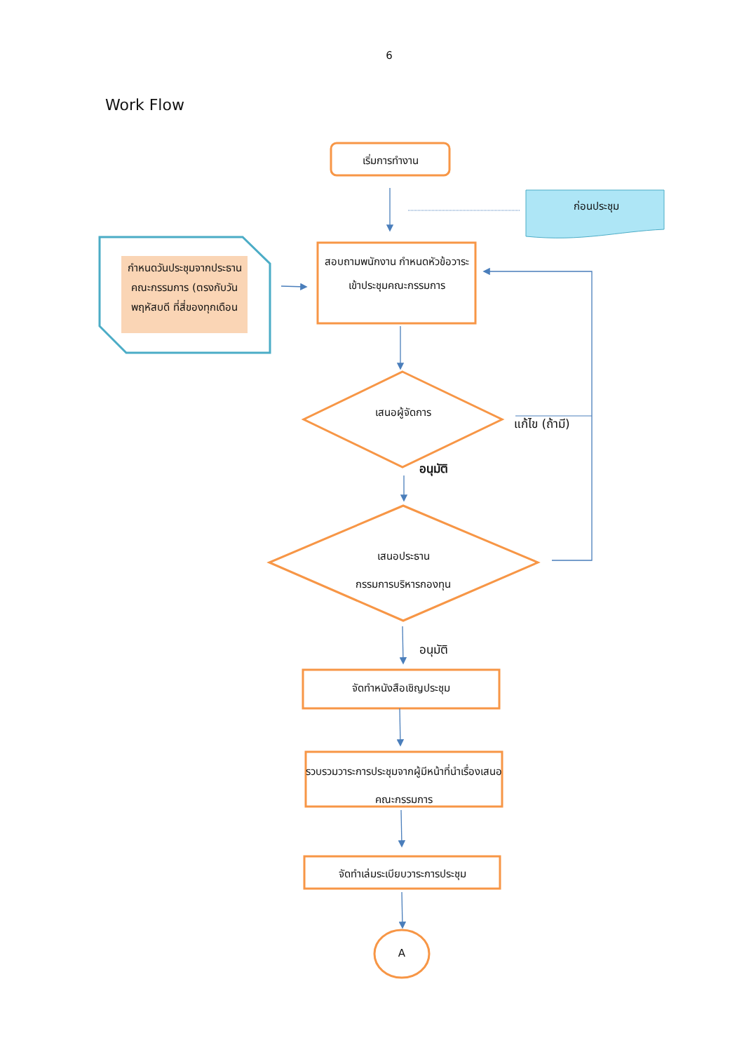6
Work Flow
เริ่มการทำงาน
ก่อนประชุม
กำหนดวันประชุมจากประธานคณะกรรมการ (ตรงกับวันพฤหัสบดี ที่สี่ของทุกเดือน
สอบถามพนักงาน กำหนดหัวข้อวาระเข้าประชุมคณะกรรมการ
เสนอผู้จัดการ
แก้ไข (ถ้ามี)
อนุมัติ
เสนอประธาน
กรรมการบริหารกองทุน
อนุมัติ
จัดทำหนังสือเชิญประชุม
รวบรวมวาระการประชุมจากผู้มีหน้าที่นำเรื่องเสนอคณะกรรมการ
จัดทำเล่มระเบียบวาระการประชุม
A